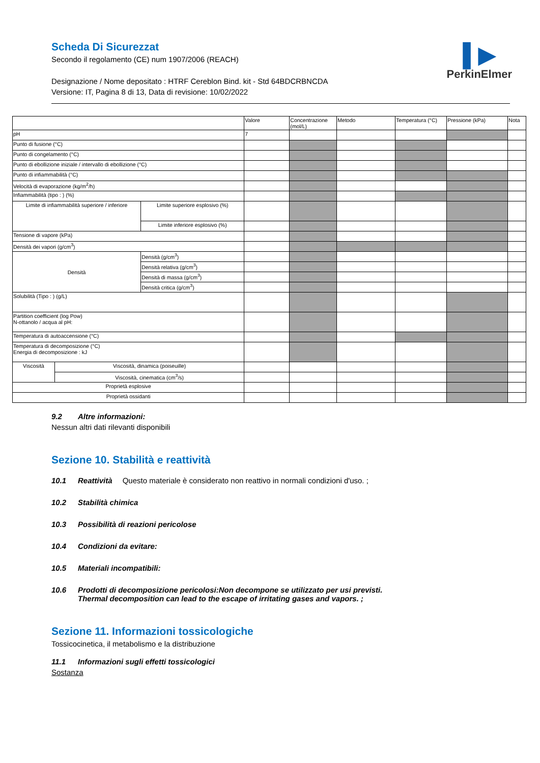▌▶
PerkinElmer
Scheda Di Sicurezzat
Secondo il regolamento (CE) num 1907/2006 (REACH)
Designazione / Nome depositato : HTRF Cereblon Bind. kit - Std 64BDCRBNCDA
Versione: IT, Pagina 8 di 13, Data di revisione: 10/02/2022
| | | | Valore | Concentrazione (mol/L) | Metodo | Temperatura (°C) | Pressione (kPa) | Nota |
| pH | | | 7 | | | | | |
| Punto di fusione (°C) | | | | | | | | |
| Punto di congelamento (°C) | | | | | | | | |
| Punto di ebollizione iniziale / intervallo di ebollizione (°C) | | | | | | | | |
| Punto di infiammabilità (°C) | | | | | | | | |
| Velocità di evaporazione (kg/m<sup>2</sup>/h) | | | | | | | | |
| Infiammabilità (tipo : ) (%) | | | | | | | | |
| Limite di infiammabilità superiore / inferiore | | Limite superiore esplosivo (%) | | | | | | |
| | | Limite inferiore esplosivo (%) | | | | | | |
| Tensione di vapore (kPa) | | | | | | | | |
| Densità dei vapori (g/cm<sup>3</sup>) | | | | | | | | |
| Densità | | Densità (g/cm<sup>3</sup>) | | | | | | |
| | | Densità relativa (g/cm<sup>3</sup>) | | | | | | |
| | | Densità di massa (g/cm<sup>3</sup>) | | | | | | |
| | | Densità critica (g/cm<sup>3</sup>) | | | | | | |
| Solubilità (Tipo : ) (g/L) | | | | | | | | |
| Partition coefficient (log Pow) N-ottanolo / acqua al pH: | | | | | | | | |
| Temperatura di autoaccensione (°C) | | | | | | | | |
| Temperatura di decomposizione (°C) Energia di decomposizione : kJ | | | | | | | | |
| Viscosità | Viscosità, dinamica (poiseuille) | | | | | | | |
| | Viscosità, cinematica (cm<sup>3</sup>/s) | | | | | | | |
| Proprietà esplosive | | | | | | | | |
| Proprietà ossidanti | | | | | | | | |
9.2 Altre informazioni:
Nessun altri dati rilevanti disponibili
Sezione 10. Stabilità e reattività
10.1 Reattività Questo materiale è considerato non reattivo in normali condizioni d'uso. ;
10.2 Stabilità chimica
10.3 Possibilità di reazioni pericolose
10.4 Condizioni da evitare:
10.5 Materiali incompatibili:
10.6 Prodotti di decomposizione pericolosi:Non decompone se utilizzato per usi previsti.
Thermal decomposition can lead to the escape of irritating gases and vapors. ;
Sezione 11. Informazioni tossicologiche
Tossicocinetica, il metabolismo e la distribuzione
11.1 Informazioni sugli effetti tossicologici
Sostanza